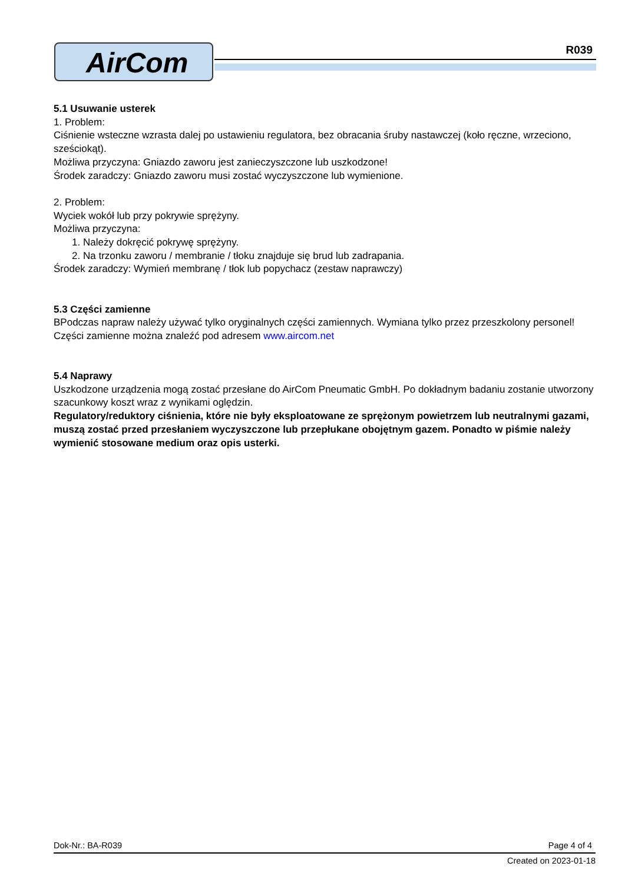AirCom R039
5.1 Usuwanie usterek
1. Problem:
Ciśnienie wsteczne wzrasta dalej po ustawieniu regulatora, bez obracania śruby nastawczej (koło ręczne, wrzeciono, sześciokąt).
Możliwa przyczyna: Gniazdo zaworu jest zanieczyszczone lub uszkodzone!
Środek zaradczy: Gniazdo zaworu musi zostać wyczyszczone lub wymienione.
2. Problem:
Wyciek wokół lub przy pokrywie sprężyny.
Możliwa przyczyna:
1. Należy dokręcić pokrywę sprężyny.
2. Na trzonku zaworu / membranie / tłoku znajduje się brud lub zadrapania.
Środek zaradczy: Wymień membranę / tłok lub popychacz (zestaw naprawczy)
5.3 Części zamienne
BPodczas napraw należy używać tylko oryginalnych części zamiennych. Wymiana tylko przez przeszkolony personel! Części zamienne można znaleźć pod adresem www.aircom.net
5.4 Naprawy
Uszkodzone urządzenia mogą zostać przesłane do AirCom Pneumatic GmbH. Po dokładnym badaniu zostanie utworzony szacunkowy koszt wraz z wynikami oględzin.
Regulatory/reduktory ciśnienia, które nie były eksploatowane ze sprężonym powietrzem lub neutralnymi gazami, muszą zostać przed przesłaniem wyczyszczone lub przepłukane obojętnym gazem. Ponadto w piśmie należy wymienić stosowane medium oraz opis usterki.
Dok-Nr.: BA-R039 Page 4 of 4
Created on 2023-01-18